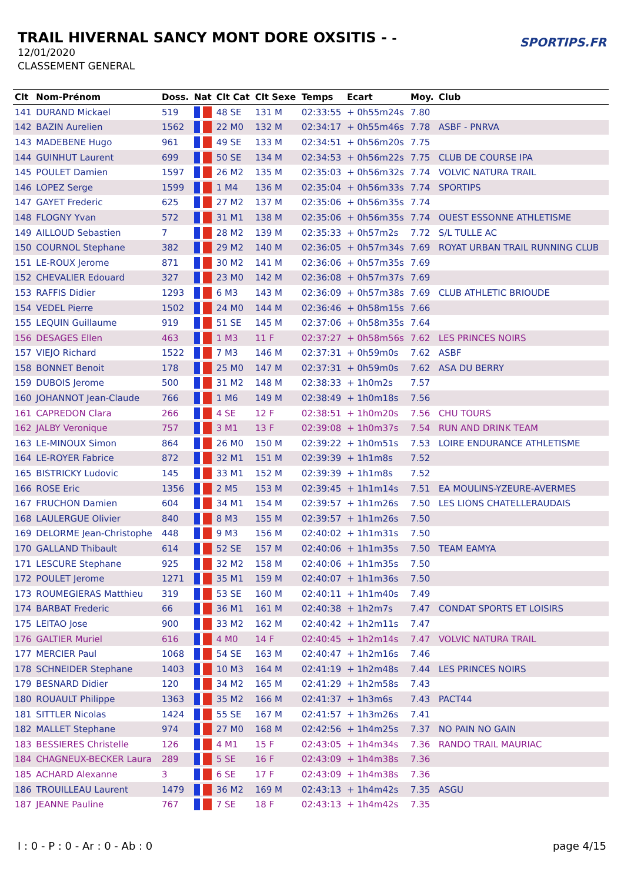TRAIL HIVERNAL SANCY MONT DORE OXSITIS - -
12/01/2020
CLASSEMENT GENERAL
SPORTIPS.FR
| Clt | Nom-Prénom | Doss. | Nat | Clt Cat | Clt Sexe | Temps | Ecart | Moy. | Club |
| --- | --- | --- | --- | --- | --- | --- | --- | --- | --- |
| 141 | DURAND Mickael | 519 | | 48 SE | 131 M | 02:33:55 | + 0h55m24s | 7.80 | |
| 142 | BAZIN Aurelien | 1562 | | 22 M0 | 132 M | 02:34:17 | + 0h55m46s | 7.78 | ASBF - PNRVA |
| 143 | MADEBENE Hugo | 961 | | 49 SE | 133 M | 02:34:51 | + 0h56m20s | 7.75 | |
| 144 | GUINHUT Laurent | 699 | | 50 SE | 134 M | 02:34:53 | + 0h56m22s | 7.75 | CLUB DE COURSE IPA |
| 145 | POULET Damien | 1597 | | 26 M2 | 135 M | 02:35:03 | + 0h56m32s | 7.74 | VOLVIC NATURA TRAIL |
| 146 | LOPEZ Serge | 1599 | | 1 M4 | 136 M | 02:35:04 | + 0h56m33s | 7.74 | SPORTIPS |
| 147 | GAYET Frederic | 625 | | 27 M2 | 137 M | 02:35:06 | + 0h56m35s | 7.74 | |
| 148 | FLOGNY Yvan | 572 | | 31 M1 | 138 M | 02:35:06 | + 0h56m35s | 7.74 | OUEST ESSONNE ATHLETISME |
| 149 | AILLOUD Sebastien | 7 | | 28 M2 | 139 M | 02:35:33 | + 0h57m2s | 7.72 | S/L TULLE AC |
| 150 | COURNOL Stephane | 382 | | 29 M2 | 140 M | 02:36:05 | + 0h57m34s | 7.69 | ROYAT URBAN TRAIL RUNNING CLUB |
| 151 | LE-ROUX Jerome | 871 | | 30 M2 | 141 M | 02:36:06 | + 0h57m35s | 7.69 | |
| 152 | CHEVALIER Edouard | 327 | | 23 M0 | 142 M | 02:36:08 | + 0h57m37s | 7.69 | |
| 153 | RAFFIS Didier | 1293 | | 6 M3 | 143 M | 02:36:09 | + 0h57m38s | 7.69 | CLUB ATHLETIC BRIOUDE |
| 154 | VEDEL Pierre | 1502 | | 24 M0 | 144 M | 02:36:46 | + 0h58m15s | 7.66 | |
| 155 | LEQUIN Guillaume | 919 | | 51 SE | 145 M | 02:37:06 | + 0h58m35s | 7.64 | |
| 156 | DESAGES Ellen | 463 | | 1 M3 | 11 F | 02:37:27 | + 0h58m56s | 7.62 | LES PRINCES NOIRS |
| 157 | VIEJO Richard | 1522 | | 7 M3 | 146 M | 02:37:31 | + 0h59m0s | 7.62 | ASBF |
| 158 | BONNET Benoit | 178 | | 25 M0 | 147 M | 02:37:31 | + 0h59m0s | 7.62 | ASA DU BERRY |
| 159 | DUBOIS Jerome | 500 | | 31 M2 | 148 M | 02:38:33 | + 1h0m2s | 7.57 | |
| 160 | JOHANNOT Jean-Claude | 766 | | 1 M6 | 149 M | 02:38:49 | + 1h0m18s | 7.56 | |
| 161 | CAPREDON Clara | 266 | | 4 SE | 12 F | 02:38:51 | + 1h0m20s | 7.56 | CHU TOURS |
| 162 | JALBY Veronique | 757 | | 3 M1 | 13 F | 02:39:08 | + 1h0m37s | 7.54 | RUN AND DRINK TEAM |
| 163 | LE-MINOUX Simon | 864 | | 26 M0 | 150 M | 02:39:22 | + 1h0m51s | 7.53 | LOIRE ENDURANCE ATHLETISME |
| 164 | LE-ROYER Fabrice | 872 | | 32 M1 | 151 M | 02:39:39 | + 1h1m8s | 7.52 | |
| 165 | BISTRICKY Ludovic | 145 | | 33 M1 | 152 M | 02:39:39 | + 1h1m8s | 7.52 | |
| 166 | ROSE Eric | 1356 | | 2 M5 | 153 M | 02:39:45 | + 1h1m14s | 7.51 | EA MOULINS-YZEURE-AVERMES |
| 167 | FRUCHON Damien | 604 | | 34 M1 | 154 M | 02:39:57 | + 1h1m26s | 7.50 | LES LIONS CHATELLERAUDAIS |
| 168 | LAULERGUE Olivier | 840 | | 8 M3 | 155 M | 02:39:57 | + 1h1m26s | 7.50 | |
| 169 | DELORME Jean-Christophe | 448 | | 9 M3 | 156 M | 02:40:02 | + 1h1m31s | 7.50 | |
| 170 | GALLAND Thibault | 614 | | 52 SE | 157 M | 02:40:06 | + 1h1m35s | 7.50 | TEAM EAMYA |
| 171 | LESCURE Stephane | 925 | | 32 M2 | 158 M | 02:40:06 | + 1h1m35s | 7.50 | |
| 172 | POULET Jerome | 1271 | | 35 M1 | 159 M | 02:40:07 | + 1h1m36s | 7.50 | |
| 173 | ROUMEGIERAS Matthieu | 319 | | 53 SE | 160 M | 02:40:11 | + 1h1m40s | 7.49 | |
| 174 | BARBAT Frederic | 66 | | 36 M1 | 161 M | 02:40:38 | + 1h2m7s | 7.47 | CONDAT SPORTS ET LOISIRS |
| 175 | LEITAO Jose | 900 | | 33 M2 | 162 M | 02:40:42 | + 1h2m11s | 7.47 | |
| 176 | GALTIER Muriel | 616 | | 4 M0 | 14 F | 02:40:45 | + 1h2m14s | 7.47 | VOLVIC NATURA TRAIL |
| 177 | MERCIER Paul | 1068 | | 54 SE | 163 M | 02:40:47 | + 1h2m16s | 7.46 | |
| 178 | SCHNEIDER Stephane | 1403 | | 10 M3 | 164 M | 02:41:19 | + 1h2m48s | 7.44 | LES PRINCES NOIRS |
| 179 | BESNARD Didier | 120 | | 34 M2 | 165 M | 02:41:29 | + 1h2m58s | 7.43 | |
| 180 | ROUAULT Philippe | 1363 | | 35 M2 | 166 M | 02:41:37 | + 1h3m6s | 7.43 | PACT44 |
| 181 | SITTLER Nicolas | 1424 | | 55 SE | 167 M | 02:41:57 | + 1h3m26s | 7.41 | |
| 182 | MALLET Stephane | 974 | | 27 M0 | 168 M | 02:42:56 | + 1h4m25s | 7.37 | NO PAIN NO GAIN |
| 183 | BESSIERES Christelle | 126 | | 4 M1 | 15 F | 02:43:05 | + 1h4m34s | 7.36 | RANDO TRAIL MAURIAC |
| 184 | CHAGNEUX-BECKER Laura | 289 | | 5 SE | 16 F | 02:43:09 | + 1h4m38s | 7.36 | |
| 185 | ACHARD Alexanne | 3 | | 6 SE | 17 F | 02:43:09 | + 1h4m38s | 7.36 | |
| 186 | TROUILLEAU Laurent | 1479 | | 36 M2 | 169 M | 02:43:13 | + 1h4m42s | 7.35 | ASGU |
| 187 | JEANNE Pauline | 767 | | 7 SE | 18 F | 02:43:13 | + 1h4m42s | 7.35 | |
I : 0 - P : 0 - Ar : 0 - Ab : 0 page 4/15